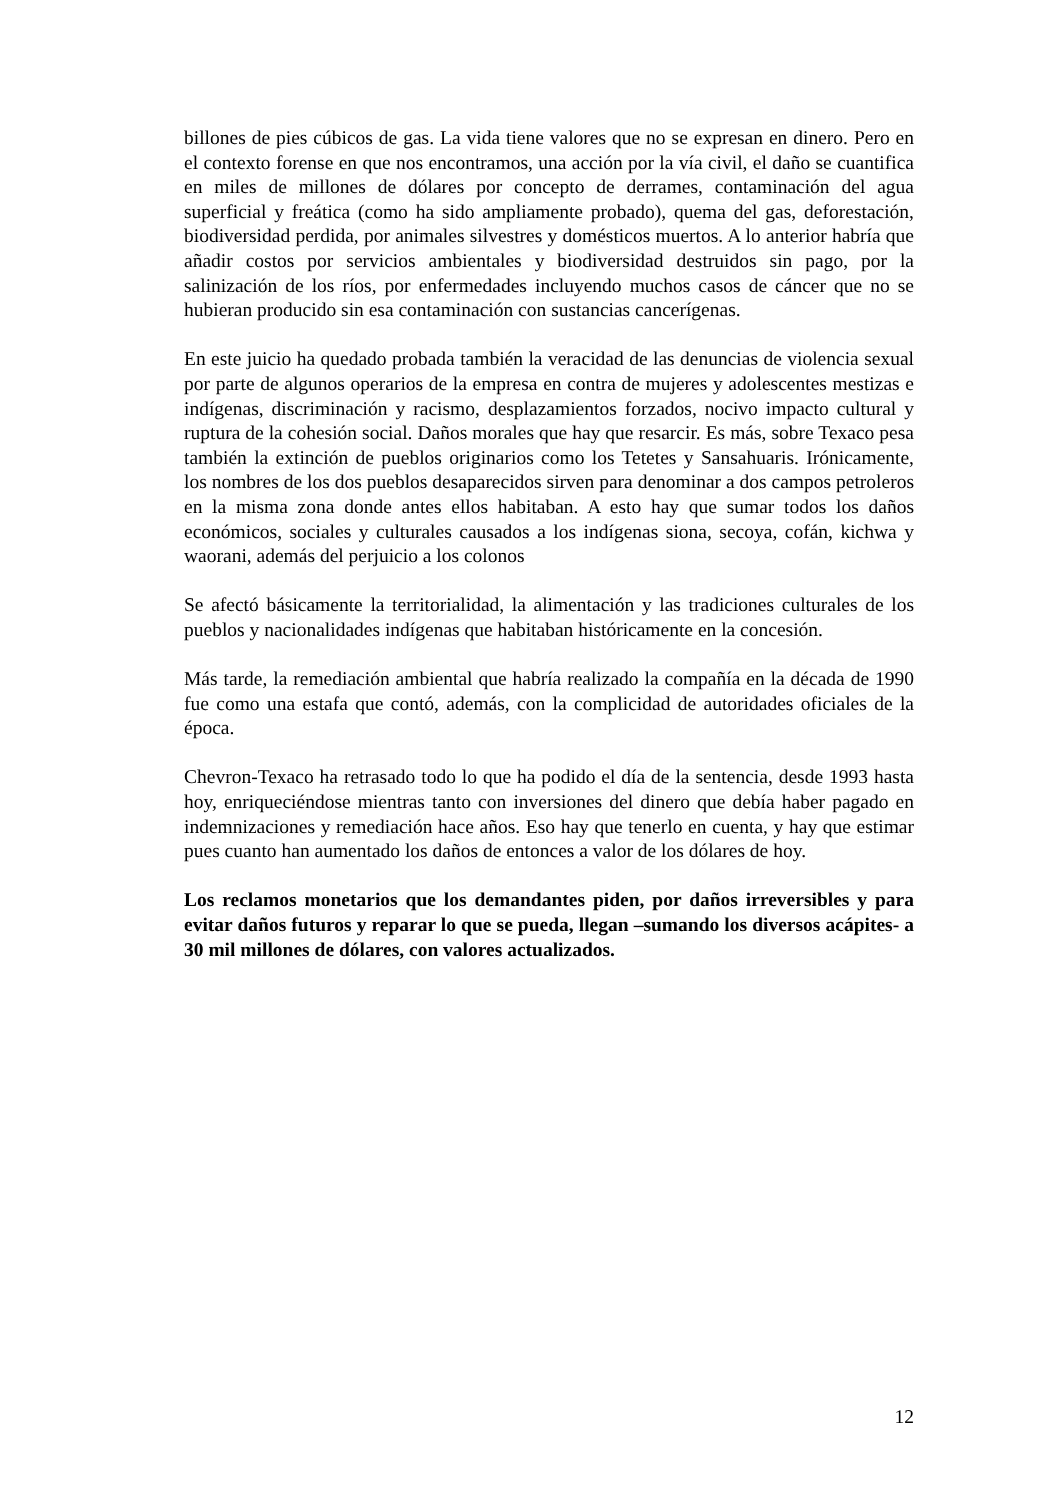billones de pies cúbicos de gas. La vida tiene valores que no se expresan en dinero. Pero en el contexto forense en que nos encontramos, una acción por la vía civil, el daño se cuantifica en miles de millones de dólares por concepto de derrames, contaminación del agua superficial y freática (como ha sido ampliamente probado), quema del gas, deforestación, biodiversidad perdida, por animales silvestres y domésticos muertos. A lo anterior habría que añadir costos por servicios ambientales y biodiversidad destruidos sin pago, por la salinización de los ríos, por enfermedades incluyendo muchos casos de cáncer que no se hubieran producido sin esa contaminación con sustancias cancerígenas.
En este juicio ha quedado probada también la veracidad de las denuncias de violencia sexual por parte de algunos operarios de la empresa en contra de mujeres y adolescentes mestizas e indígenas, discriminación y racismo, desplazamientos forzados, nocivo impacto cultural y ruptura de la cohesión social. Daños morales que hay que resarcir. Es más, sobre Texaco pesa también la extinción de pueblos originarios como los Tetetes y Sansahuaris. Irónicamente, los nombres de los dos pueblos desaparecidos sirven para denominar a dos campos petroleros en la misma zona donde antes ellos habitaban. A esto hay que sumar todos los daños económicos, sociales y culturales causados a los indígenas siona, secoya, cofán, kichwa y waorani, además del perjuicio a los colonos
Se afectó básicamente la territorialidad, la alimentación y las tradiciones culturales de los pueblos y nacionalidades indígenas que habitaban históricamente en la concesión.
Más tarde, la remediación ambiental que habría realizado la compañía en la década de 1990 fue como una estafa que contó, además, con la complicidad de autoridades oficiales de la época.
Chevron-Texaco ha retrasado todo lo que ha podido el día de la sentencia, desde 1993 hasta hoy, enriqueciéndose mientras tanto con inversiones del dinero que debía haber pagado en indemnizaciones y remediación hace años. Eso hay que tenerlo en cuenta, y hay que estimar pues cuanto han aumentado los daños de entonces a valor de los dólares de hoy.
Los reclamos monetarios que los demandantes piden, por daños irreversibles y para evitar daños futuros y reparar lo que se pueda, llegan –sumando los diversos acápites- a 30 mil millones de dólares, con valores actualizados.
12